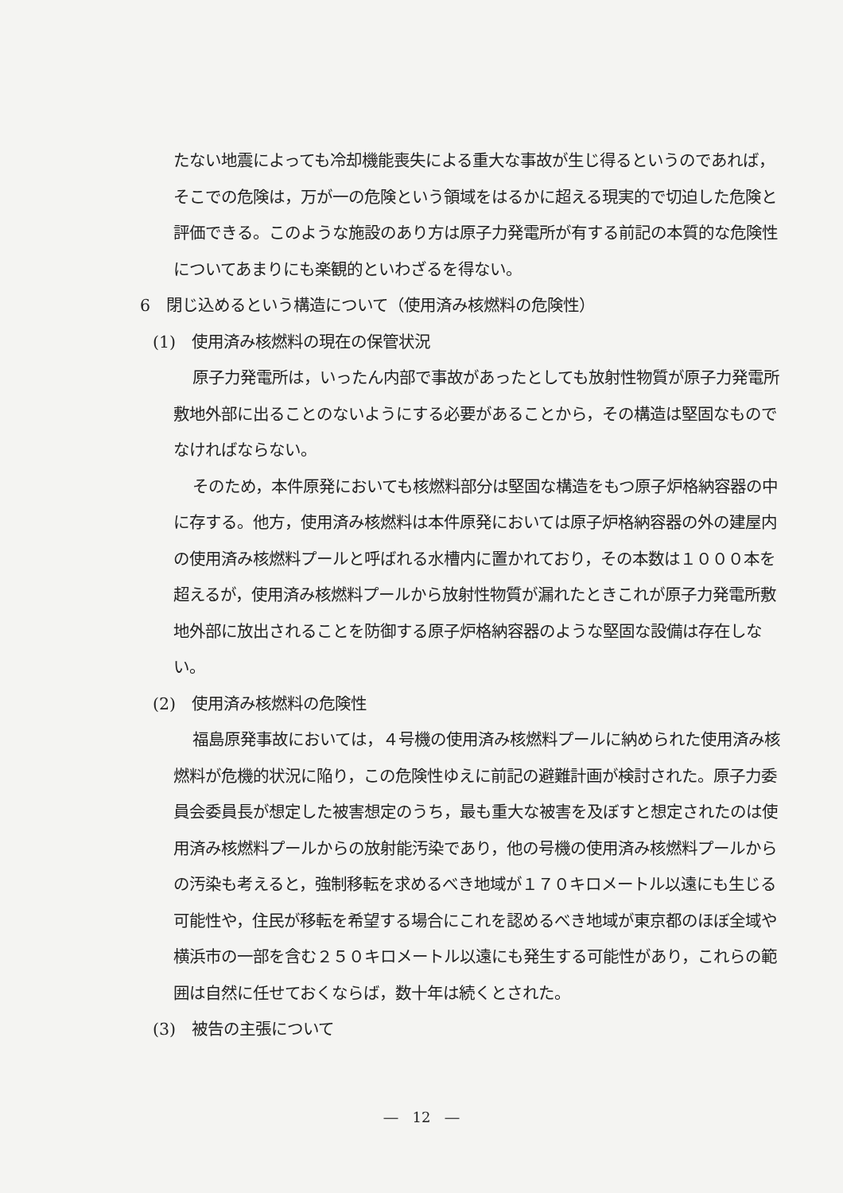たない地震によっても冷却機能喪失による重大な事故が生じ得るというのであれば，そこでの危険は，万が一の危険という領域をはるかに超える現実的で切迫した危険と評価できる。このような施設のあり方は原子力発電所が有する前記の本質的な危険性についてあまりにも楽観的といわざるを得ない。
6　閉じ込めるという構造について（使用済み核燃料の危険性）
(1)　使用済み核燃料の現在の保管状況
原子力発電所は，いったん内部で事故があったとしても放射性物質が原子力発電所敷地外部に出ることのないようにする必要があることから，その構造は堅固なものでなければならない。
そのため，本件原発においても核燃料部分は堅固な構造をもつ原子炉格納容器の中に存する。他方，使用済み核燃料は本件原発においては原子炉格納容器の外の建屋内の使用済み核燃料プールと呼ばれる水槽内に置かれており，その本数は１０００本を超えるが，使用済み核燃料プールから放射性物質が漏れたときこれが原子力発電所敷地外部に放出されることを防御する原子炉格納容器のような堅固な設備は存在しない。
(2)　使用済み核燃料の危険性
福島原発事故においては，４号機の使用済み核燃料プールに納められた使用済み核燃料が危機的状況に陥り，この危険性ゆえに前記の避難計画が検討された。原子力委員会委員長が想定した被害想定のうち，最も重大な被害を及ぼすと想定されたのは使用済み核燃料プールからの放射能汚染であり，他の号機の使用済み核燃料プールからの汚染も考えると，強制移転を求めるべき地域が１７０キロメートル以遠にも生じる可能性や，住民が移転を希望する場合にこれを認めるべき地域が東京都のほぼ全域や横浜市の一部を含む２５０キロメートル以遠にも発生する可能性があり，これらの範囲は自然に任せておくならば，数十年は続くとされた。
(3)　被告の主張について
―　12　―